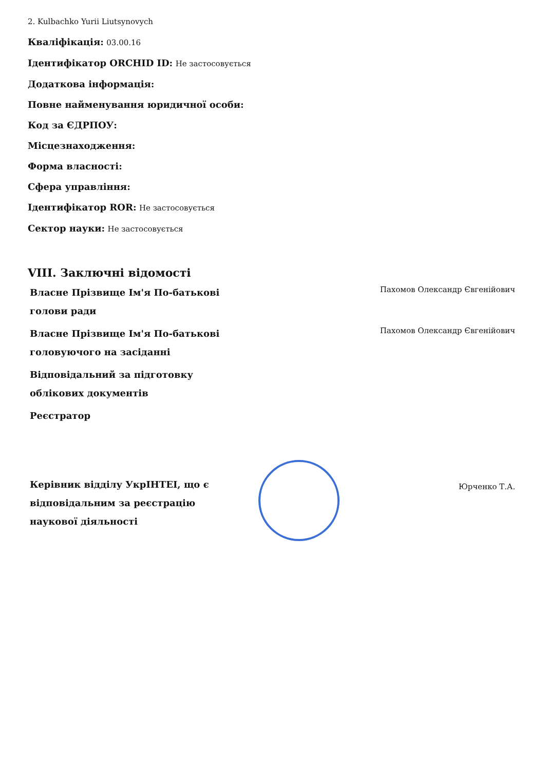2. Kulbachko Yurii Liutsynovych
Кваліфікація: 03.00.16
Ідентифікатор ORCHID ID: Не застосовується
Додаткова інформація:
Повне найменування юридичної особи:
Код за ЄДРПОУ:
Місцезнаходження:
Форма власності:
Сфера управління:
Ідентифікатор ROR: Не застосовується
Сектор науки: Не застосовується
VIII. Заключні відомості
| Власне Прізвище Ім'я По-батькові голови ради | | Пахомов Олександр Євгенійович |
| Власне Прізвище Ім'я По-батькові головуючого на засіданні | | Пахомов Олександр Євгенійович |
| Відповідальний за підготовку облікових документів | | |
| Реєстратор | | |
| Керівник відділу УкрІНТЕІ, що є відповідальним за реєстрацію наукової діяльності | | Юрченко Т.А. |